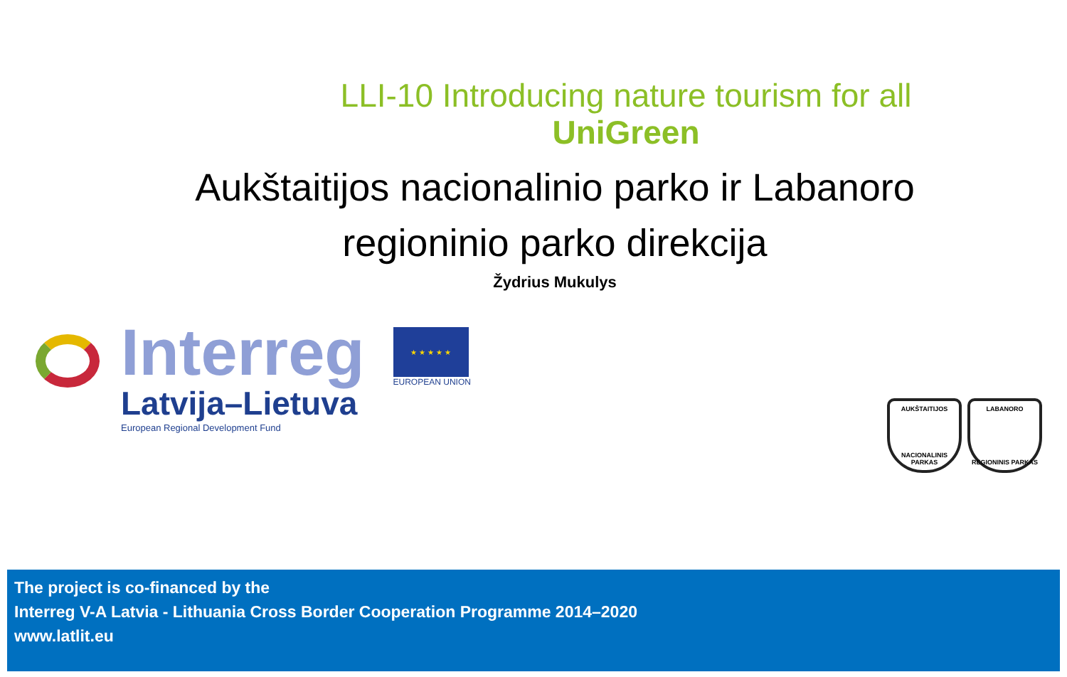LLI-10 Introducing nature tourism for all
UniGreen
Aukštaitijos nacionalinio parko ir Labanoro
regioninio parko direkcija
Žydrius Mukulys
Interreg
Latvija–Lietuva
European Regional Development Fund
★ ★ ★ ★ ★
EUROPEAN UNION
AUKŠTAITIJOS
NACIONALINIS PARKAS
LABANORO
REGIONINIS PARKAS
The project is co-financed by the
Interreg V-A Latvia - Lithuania Cross Border Cooperation Programme 2014–2020
www.latlit.eu